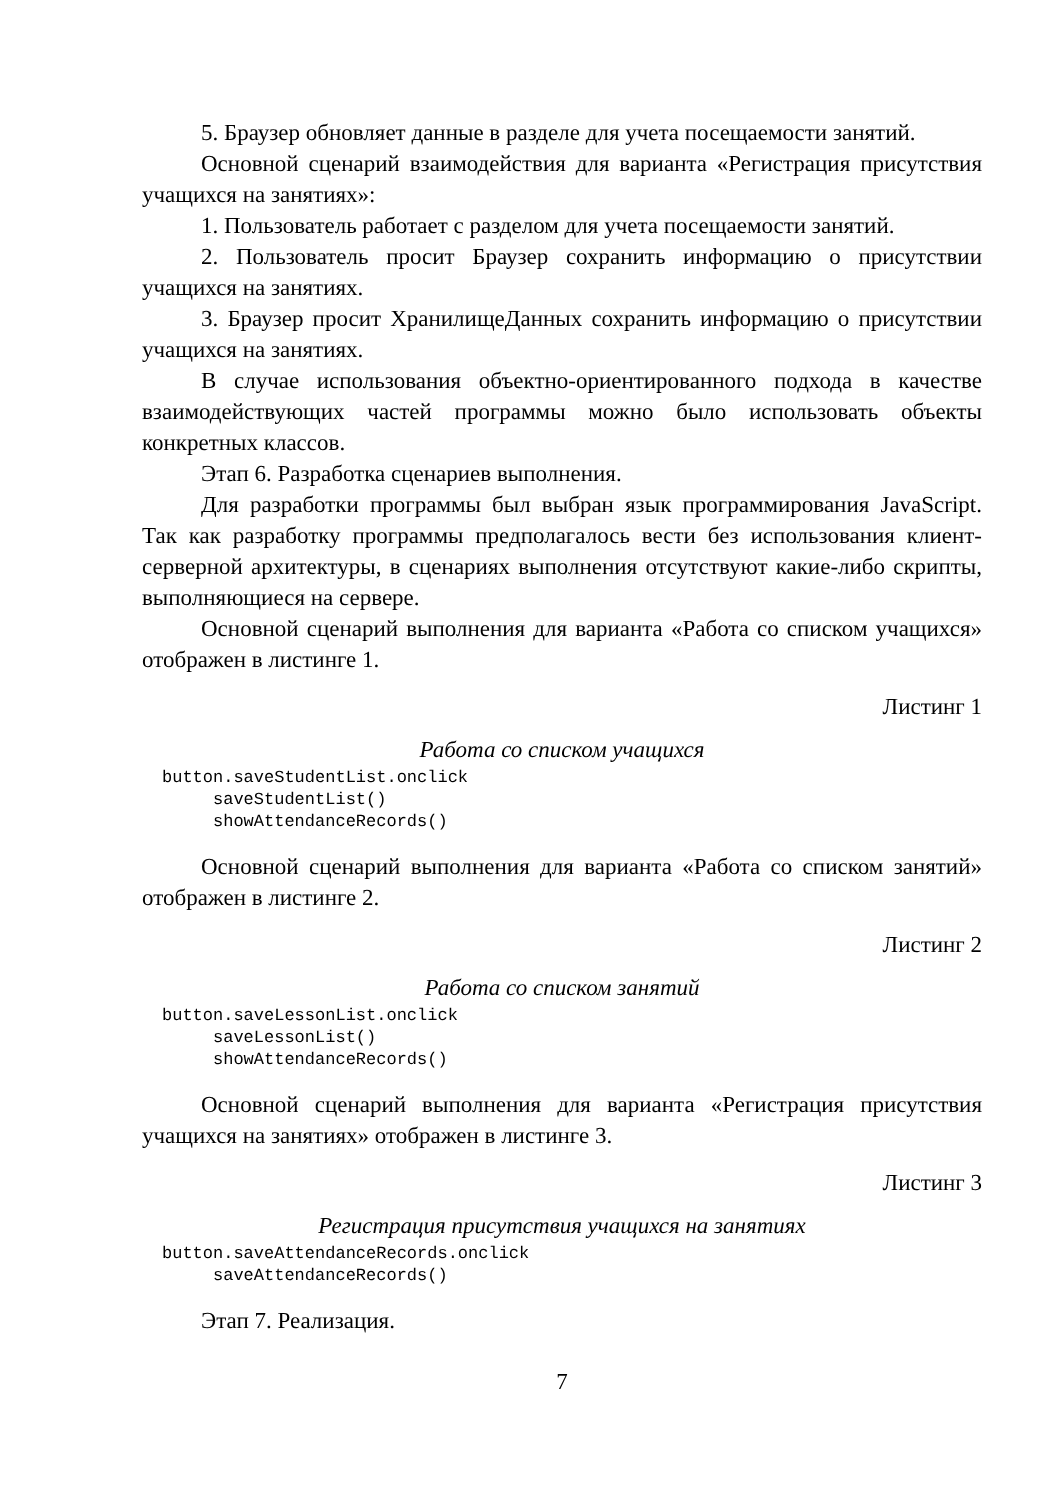5. Браузер обновляет данные в разделе для учета посещаемости занятий.
Основной сценарий взаимодействия для варианта «Регистрация присутствия учащихся на занятиях»:
1. Пользователь работает с разделом для учета посещаемости занятий.
2. Пользователь просит Браузер сохранить информацию о присутствии учащихся на занятиях.
3. Браузер просит ХранилищеДанных сохранить информацию о присутствии учащихся на занятиях.
В случае использования объектно-ориентированного подхода в качестве взаимодействующих частей программы можно было использовать объекты конкретных классов.
Этап 6. Разработка сценариев выполнения.
Для разработки программы был выбран язык программирования JavaScript. Так как разработку программы предполагалось вести без использования клиент-серверной архитектуры, в сценариях выполнения отсутствуют какие-либо скрипты, выполняющиеся на сервере.
Основной сценарий выполнения для варианта «Работа со списком учащихся» отображен в листинге 1.
Листинг 1
Работа со списком учащихся
button.saveStudentList.onclick
     saveStudentList()
     showAttendanceRecords()
Основной сценарий выполнения для варианта «Работа со списком занятий» отображен в листинге 2.
Листинг 2
Работа со списком занятий
button.saveLessonList.onclick
     saveLessonList()
     showAttendanceRecords()
Основной сценарий выполнения для варианта «Регистрация присутствия учащихся на занятиях» отображен в листинге 3.
Листинг 3
Регистрация присутствия учащихся на занятиях
button.saveAttendanceRecords.onclick
     saveAttendanceRecords()
Этап 7. Реализация.
7